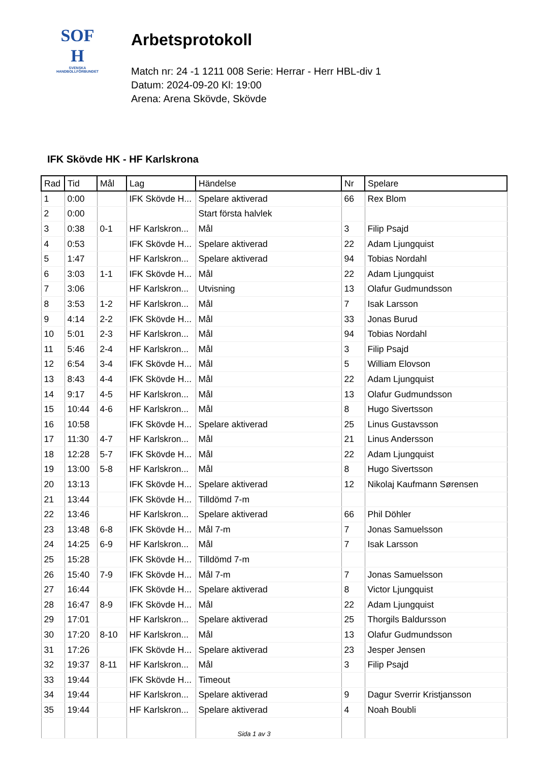SOF
H
SVENSKA
HANDBOLLFÖRBUNDET
Arbetsprotokoll
Match nr: 24 -1 1211 008 Serie: Herrar - Herr HBL-div 1
Datum: 2024-09-20 Kl: 19:00
Arena: Arena Skövde, Skövde
IFK Skövde HK - HF Karlskrona
| Rad | Tid | Mål | Lag | Händelse | Nr | Spelare |
| --- | --- | --- | --- | --- | --- | --- |
| 1 | 0:00 | | IFK Skövde H... | Spelare aktiverad | 66 | Rex Blom |
| 2 | 0:00 | | | Start första halvlek | | |
| 3 | 0:38 | 0-1 | HF Karlskron... | Mål | 3 | Filip Psajd |
| 4 | 0:53 | | IFK Skövde H... | Spelare aktiverad | 22 | Adam Ljungquist |
| 5 | 1:47 | | HF Karlskron... | Spelare aktiverad | 94 | Tobias Nordahl |
| 6 | 3:03 | 1-1 | IFK Skövde H... | Mål | 22 | Adam Ljungquist |
| 7 | 3:06 | | HF Karlskron... | Utvisning | 13 | Olafur Gudmundsson |
| 8 | 3:53 | 1-2 | HF Karlskron... | Mål | 7 | Isak Larsson |
| 9 | 4:14 | 2-2 | IFK Skövde H... | Mål | 33 | Jonas Burud |
| 10 | 5:01 | 2-3 | HF Karlskron... | Mål | 94 | Tobias Nordahl |
| 11 | 5:46 | 2-4 | HF Karlskron... | Mål | 3 | Filip Psajd |
| 12 | 6:54 | 3-4 | IFK Skövde H... | Mål | 5 | William Elovson |
| 13 | 8:43 | 4-4 | IFK Skövde H... | Mål | 22 | Adam Ljungquist |
| 14 | 9:17 | 4-5 | HF Karlskron... | Mål | 13 | Olafur Gudmundsson |
| 15 | 10:44 | 4-6 | HF Karlskron... | Mål | 8 | Hugo Sivertsson |
| 16 | 10:58 | | IFK Skövde H... | Spelare aktiverad | 25 | Linus Gustavsson |
| 17 | 11:30 | 4-7 | HF Karlskron... | Mål | 21 | Linus Andersson |
| 18 | 12:28 | 5-7 | IFK Skövde H... | Mål | 22 | Adam Ljungquist |
| 19 | 13:00 | 5-8 | HF Karlskron... | Mål | 8 | Hugo Sivertsson |
| 20 | 13:13 | | IFK Skövde H... | Spelare aktiverad | 12 | Nikolaj Kaufmann Sørensen |
| 21 | 13:44 | | IFK Skövde H... | Tilldömd 7-m | | |
| 22 | 13:46 | | HF Karlskron... | Spelare aktiverad | 66 | Phil Döhler |
| 23 | 13:48 | 6-8 | IFK Skövde H... | Mål 7-m | 7 | Jonas Samuelsson |
| 24 | 14:25 | 6-9 | HF Karlskron... | Mål | 7 | Isak Larsson |
| 25 | 15:28 | | IFK Skövde H... | Tilldömd 7-m | | |
| 26 | 15:40 | 7-9 | IFK Skövde H... | Mål 7-m | 7 | Jonas Samuelsson |
| 27 | 16:44 | | IFK Skövde H... | Spelare aktiverad | 8 | Victor Ljungquist |
| 28 | 16:47 | 8-9 | IFK Skövde H... | Mål | 22 | Adam Ljungquist |
| 29 | 17:01 | | HF Karlskron... | Spelare aktiverad | 25 | Thorgils Baldursson |
| 30 | 17:20 | 8-10 | HF Karlskron... | Mål | 13 | Olafur Gudmundsson |
| 31 | 17:26 | | IFK Skövde H... | Spelare aktiverad | 23 | Jesper Jensen |
| 32 | 19:37 | 8-11 | HF Karlskron... | Mål | 3 | Filip Psajd |
| 33 | 19:44 | | IFK Skövde H... | Timeout | | |
| 34 | 19:44 | | HF Karlskron... | Spelare aktiverad | 9 | Dagur Sverrir Kristjansson |
| 35 | 19:44 | | HF Karlskron... | Spelare aktiverad | 4 | Noah Boubli |
Sida 1 av 3